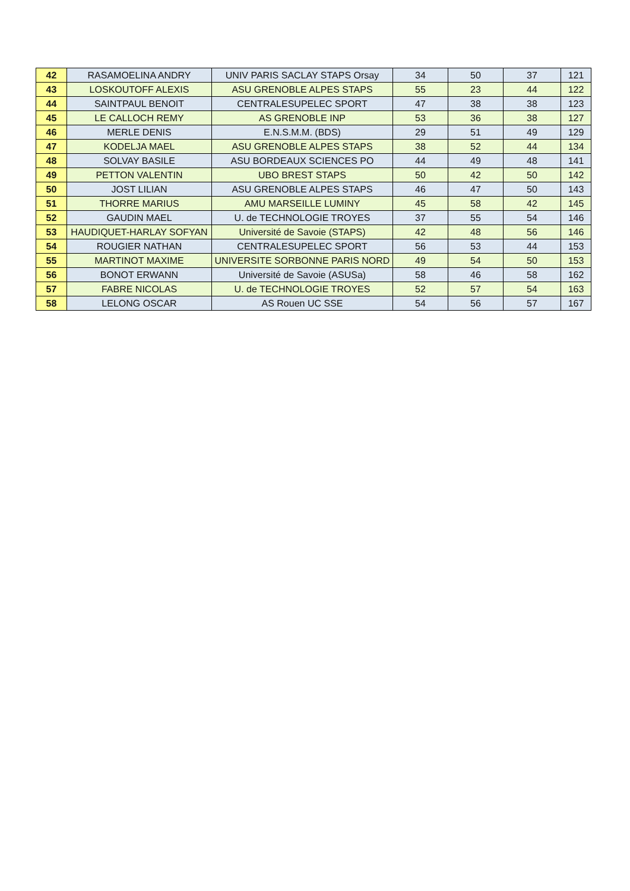| 42 | RASAMOELINA ANDRY | UNIV PARIS SACLAY STAPS Orsay | 34 | 50 | 37 | 121 |
| 43 | LOSKOUTOFF ALEXIS | ASU GRENOBLE ALPES STAPS | 55 | 23 | 44 | 122 |
| 44 | SAINTPAUL BENOIT | CENTRALESUPELEC SPORT | 47 | 38 | 38 | 123 |
| 45 | LE CALLOCH REMY | AS GRENOBLE INP | 53 | 36 | 38 | 127 |
| 46 | MERLE DENIS | E.N.S.M.M. (BDS) | 29 | 51 | 49 | 129 |
| 47 | KODELJA MAEL | ASU GRENOBLE ALPES STAPS | 38 | 52 | 44 | 134 |
| 48 | SOLVAY BASILE | ASU BORDEAUX SCIENCES PO | 44 | 49 | 48 | 141 |
| 49 | PETTON VALENTIN | UBO BREST STAPS | 50 | 42 | 50 | 142 |
| 50 | JOST LILIAN | ASU GRENOBLE ALPES STAPS | 46 | 47 | 50 | 143 |
| 51 | THORRE MARIUS | AMU MARSEILLE LUMINY | 45 | 58 | 42 | 145 |
| 52 | GAUDIN MAEL | U. de TECHNOLOGIE TROYES | 37 | 55 | 54 | 146 |
| 53 | HAUDIQUET-HARLAY SOFYAN | Université de Savoie (STAPS) | 42 | 48 | 56 | 146 |
| 54 | ROUGIER NATHAN | CENTRALESUPELEC SPORT | 56 | 53 | 44 | 153 |
| 55 | MARTINOT MAXIME | UNIVERSITE SORBONNE PARIS NORD | 49 | 54 | 50 | 153 |
| 56 | BONOT ERWANN | Université de Savoie (ASUSa) | 58 | 46 | 58 | 162 |
| 57 | FABRE NICOLAS | U. de TECHNOLOGIE TROYES | 52 | 57 | 54 | 163 |
| 58 | LELONG OSCAR | AS Rouen UC SSE | 54 | 56 | 57 | 167 |